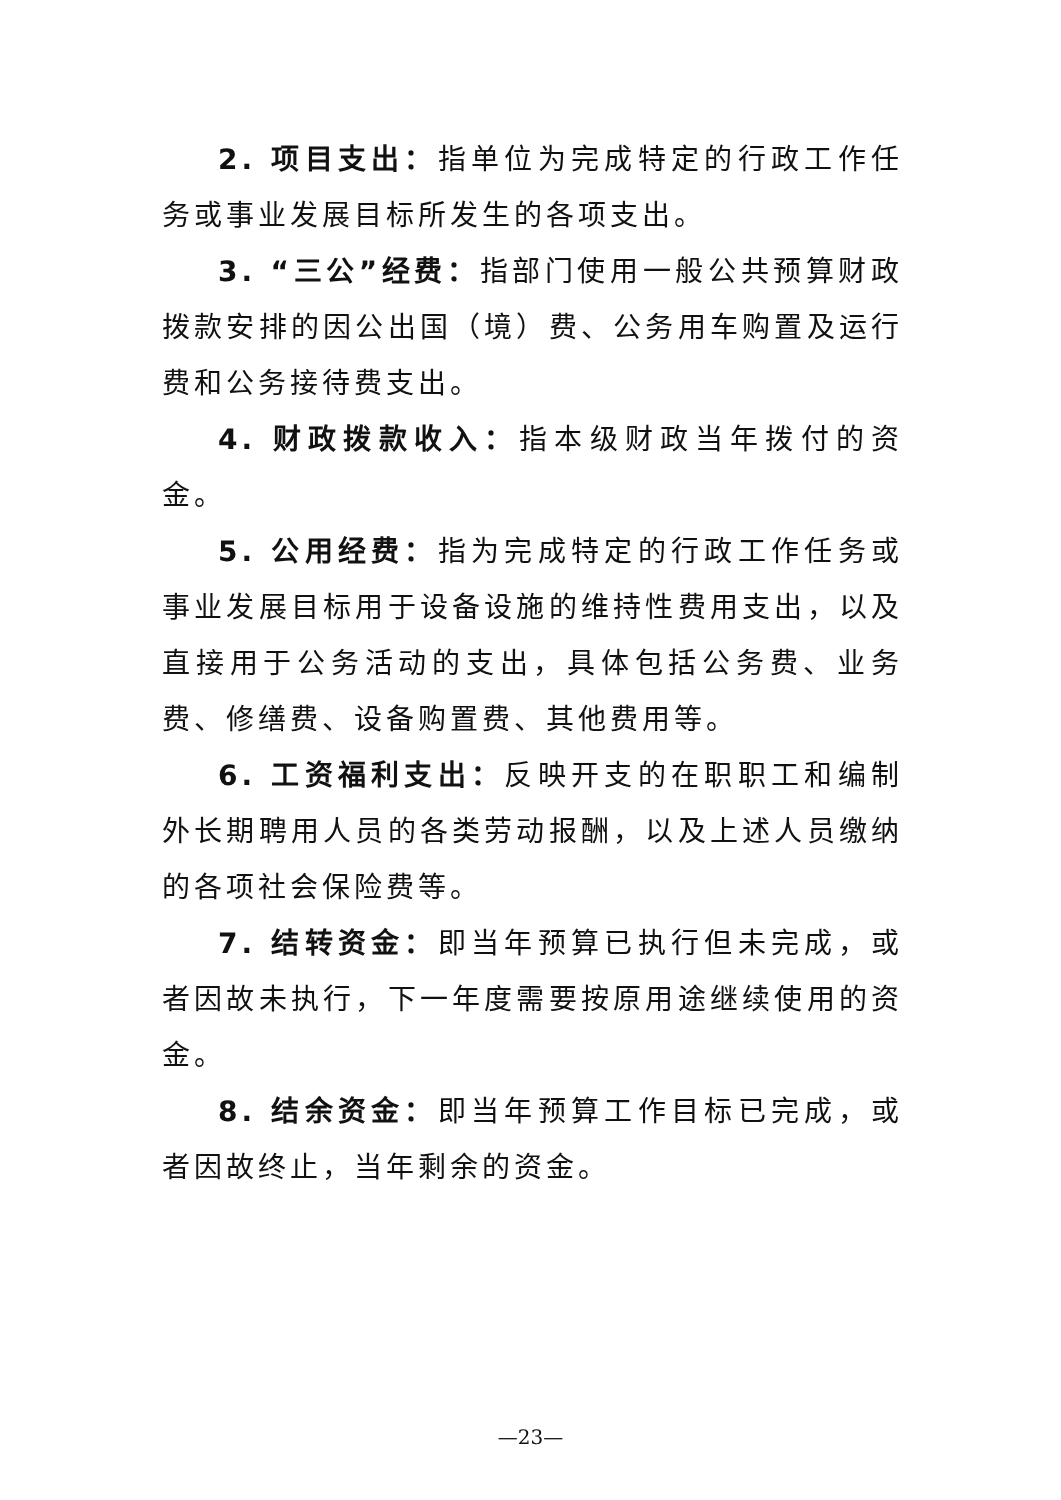2. 项目支出：指单位为完成特定的行政工作任务或事业发展目标所发生的各项支出。
3. “三公”经费：指部门使用一般公共预算财政拨款安排的因公出国（境）费、公务用车购置及运行费和公务接待费支出。
4. 财政拨款收入：指本级财政当年拨付的资金。
5. 公用经费：指为完成特定的行政工作任务或事业发展目标用于设备设施的维持性费用支出，以及直接用于公务活动的支出，具体包括公务费、业务费、修缮费、设备购置费、其他费用等。
6. 工资福利支出：反映开支的在职职工和编制外长期聘用人员的各类劳动报酬，以及上述人员缴纳的各项社会保险费等。
7. 结转资金：即当年预算已执行但未完成，或者因故未执行，下一年度需要按原用途继续使用的资金。
8. 结余资金：即当年预算工作目标已完成，或者因故终止，当年剩余的资金。
—23—